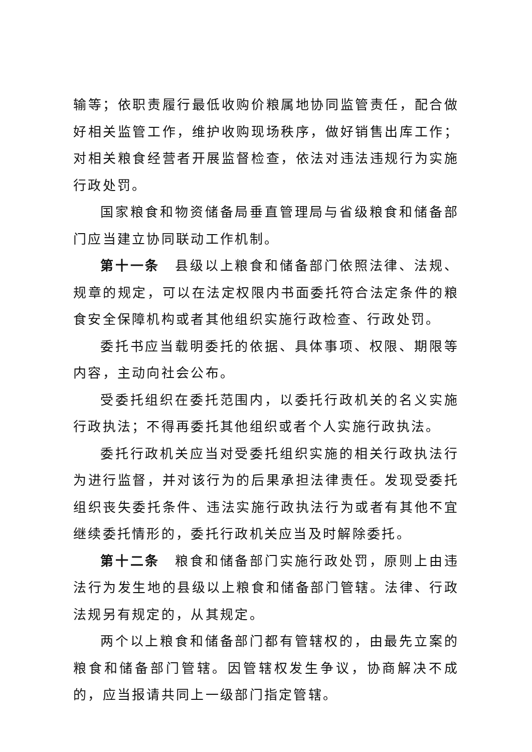输等；依职责履行最低收购价粮属地协同监管责任，配合做好相关监管工作，维护收购现场秩序，做好销售出库工作；对相关粮食经营者开展监督检查，依法对违法违规行为实施行政处罚。
国家粮食和物资储备局垂直管理局与省级粮食和储备部门应当建立协同联动工作机制。
第十一条　县级以上粮食和储备部门依照法律、法规、规章的规定，可以在法定权限内书面委托符合法定条件的粮食安全保障机构或者其他组织实施行政检查、行政处罚。
委托书应当载明委托的依据、具体事项、权限、期限等内容，主动向社会公布。
受委托组织在委托范围内，以委托行政机关的名义实施行政执法；不得再委托其他组织或者个人实施行政执法。
委托行政机关应当对受委托组织实施的相关行政执法行为进行监督，并对该行为的后果承担法律责任。发现受委托组织丧失委托条件、违法实施行政执法行为或者有其他不宜继续委托情形的，委托行政机关应当及时解除委托。
第十二条　粮食和储备部门实施行政处罚，原则上由违法行为发生地的县级以上粮食和储备部门管辖。法律、行政法规另有规定的，从其规定。
两个以上粮食和储备部门都有管辖权的，由最先立案的粮食和储备部门管辖。因管辖权发生争议，协商解决不成的，应当报请共同上一级部门指定管辖。